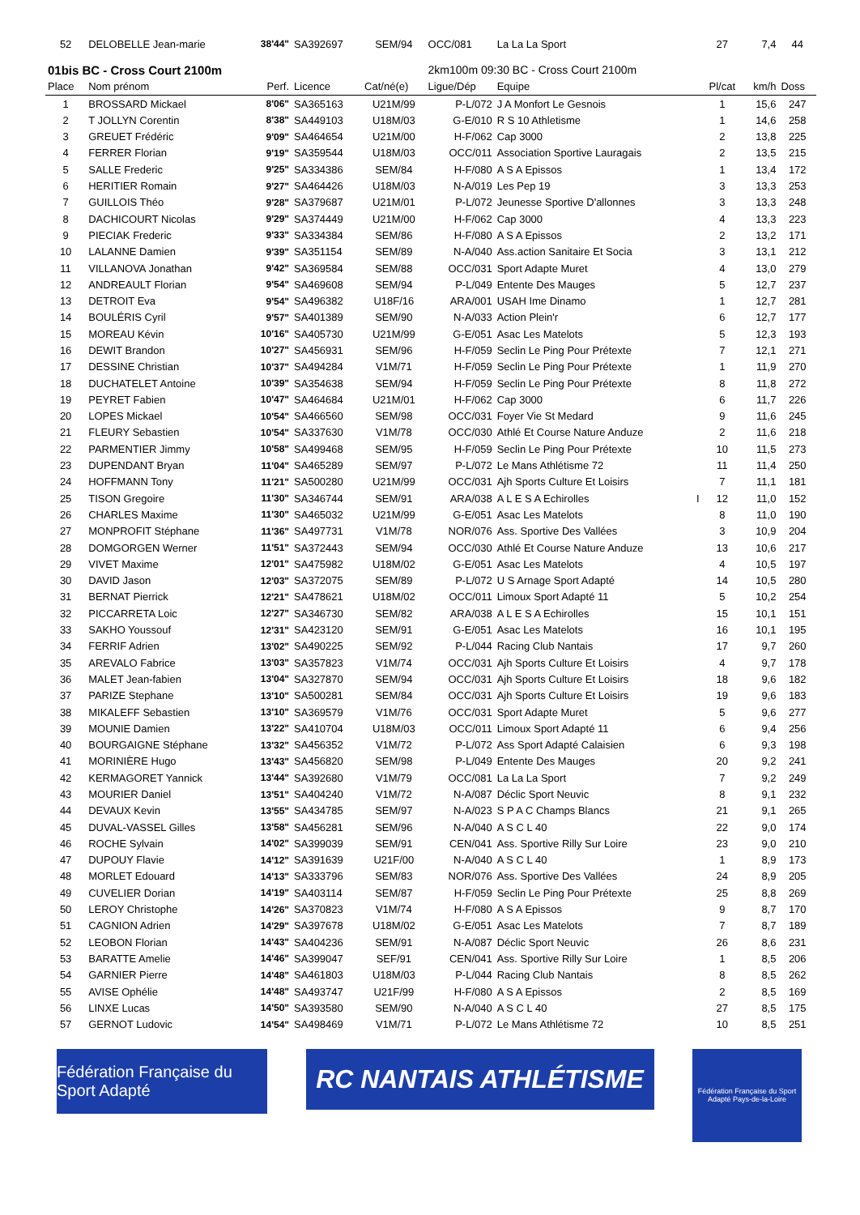| 52 | DELOBELLE Jean-marie | 38'44" | SA392697 | SEM/94 | OCC/081 | La La La Sport | | 27 | 7,4 | 44 |
| 01bis BC - Cross Court 2100m | | | | | 2km100m 09:30 BC - Cross Court 2100m | | | | | |
| Place | Nom prénom | Perf. | Licence | Cat/né(e) | Ligue/Dép | Equipe | | Pl/cat | km/h | Doss |
| 1 | BROSSARD Mickael | 8'06" | SA365163 | U21M/99 | P-L/072 | J A Monfort Le Gesnois | | 1 | 15,6 | 247 |
| 2 | T JOLLYN Corentin | 8'38" | SA449103 | U18M/03 | G-E/010 | R S 10 Athletisme | | 1 | 14,6 | 258 |
| 3 | GREUET Frédéric | 9'09" | SA464654 | U21M/00 | H-F/062 | Cap 3000 | | 2 | 13,8 | 225 |
| 4 | FERRER Florian | 9'19" | SA359544 | U18M/03 | OCC/011 | Association Sportive Lauragais | | 2 | 13,5 | 215 |
| 5 | SALLE Frederic | 9'25" | SA334386 | SEM/84 | H-F/080 | A S A Epissos | | 1 | 13,4 | 172 |
| 6 | HERITIER Romain | 9'27" | SA464426 | U18M/03 | N-A/019 | Les Pep 19 | | 3 | 13,3 | 253 |
| 7 | GUILLOIS Théo | 9'28" | SA379687 | U21M/01 | P-L/072 | Jeunesse Sportive D'allonnes | | 3 | 13,3 | 248 |
| 8 | DACHICOURT Nicolas | 9'29" | SA374449 | U21M/00 | H-F/062 | Cap 3000 | | 4 | 13,3 | 223 |
| 9 | PIECIAK Frederic | 9'33" | SA334384 | SEM/86 | H-F/080 | A S A Epissos | | 2 | 13,2 | 171 |
| 10 | LALANNE Damien | 9'39" | SA351154 | SEM/89 | N-A/040 | Ass.action Sanitaire Et Socia | | 3 | 13,1 | 212 |
| 11 | VILLANOVA Jonathan | 9'42" | SA369584 | SEM/88 | OCC/031 | Sport Adapte Muret | | 4 | 13,0 | 279 |
| 12 | ANDREAULT Florian | 9'54" | SA469608 | SEM/94 | P-L/049 | Entente Des Mauges | | 5 | 12,7 | 237 |
| 13 | DETROIT Eva | 9'54" | SA496382 | U18F/16 | ARA/001 | USAH Ime Dinamo | | 1 | 12,7 | 281 |
| 14 | BOULÉRIS Cyril | 9'57" | SA401389 | SEM/90 | N-A/033 | Action Plein'r | | 6 | 12,7 | 177 |
| 15 | MOREAU Kévin | 10'16" | SA405730 | U21M/99 | G-E/051 | Asac Les Matelots | | 5 | 12,3 | 193 |
| 16 | DEWIT Brandon | 10'27" | SA456931 | SEM/96 | H-F/059 | Seclin Le Ping Pour Prétexte | | 7 | 12,1 | 271 |
| 17 | DESSINE Christian | 10'37" | SA494284 | V1M/71 | H-F/059 | Seclin Le Ping Pour Prétexte | | 1 | 11,9 | 270 |
| 18 | DUCHATELET Antoine | 10'39" | SA354638 | SEM/94 | H-F/059 | Seclin Le Ping Pour Prétexte | | 8 | 11,8 | 272 |
| 19 | PEYRET Fabien | 10'47" | SA464684 | U21M/01 | H-F/062 | Cap 3000 | | 6 | 11,7 | 226 |
| 20 | LOPES Mickael | 10'54" | SA466560 | SEM/98 | OCC/031 | Foyer Vie St Medard | | 9 | 11,6 | 245 |
| 21 | FLEURY Sebastien | 10'54" | SA337630 | V1M/78 | OCC/030 | Athlé Et Course Nature Anduze | | 2 | 11,6 | 218 |
| 22 | PARMENTIER Jimmy | 10'58" | SA499468 | SEM/95 | H-F/059 | Seclin Le Ping Pour Prétexte | | 10 | 11,5 | 273 |
| 23 | DUPENDANT Bryan | 11'04" | SA465289 | SEM/97 | P-L/072 | Le Mans Athlétisme 72 | | 11 | 11,4 | 250 |
| 24 | HOFFMANN Tony | 11'21" | SA500280 | U21M/99 | OCC/031 | Ajh Sports Culture Et Loisirs | | 7 | 11,1 | 181 |
| 25 | TISON Gregoire | 11'30" | SA346744 | SEM/91 | ARA/038 | A L E S A Echirolles | I | 12 | 11,0 | 152 |
| 26 | CHARLES Maxime | 11'30" | SA465032 | U21M/99 | G-E/051 | Asac Les Matelots | | 8 | 11,0 | 190 |
| 27 | MONPROFIT Stéphane | 11'36" | SA497731 | V1M/78 | NOR/076 | Ass. Sportive Des Vallées | | 3 | 10,9 | 204 |
| 28 | DOMGORGEN Werner | 11'51" | SA372443 | SEM/94 | OCC/030 | Athlé Et Course Nature Anduze | | 13 | 10,6 | 217 |
| 29 | VIVET Maxime | 12'01" | SA475982 | U18M/02 | G-E/051 | Asac Les Matelots | | 4 | 10,5 | 197 |
| 30 | DAVID Jason | 12'03" | SA372075 | SEM/89 | P-L/072 | U S Arnage Sport Adapté | | 14 | 10,5 | 280 |
| 31 | BERNAT Pierrick | 12'21" | SA478621 | U18M/02 | OCC/011 | Limoux Sport Adapté 11 | | 5 | 10,2 | 254 |
| 32 | PICCARRETA Loic | 12'27" | SA346730 | SEM/82 | ARA/038 | A L E S A Echirolles | | 15 | 10,1 | 151 |
| 33 | SAKHO Youssouf | 12'31" | SA423120 | SEM/91 | G-E/051 | Asac Les Matelots | | 16 | 10,1 | 195 |
| 34 | FERRIF Adrien | 13'02" | SA490225 | SEM/92 | P-L/044 | Racing Club Nantais | | 17 | 9,7 | 260 |
| 35 | AREVALO Fabrice | 13'03" | SA357823 | V1M/74 | OCC/031 | Ajh Sports Culture Et Loisirs | | 4 | 9,7 | 178 |
| 36 | MALET Jean-fabien | 13'04" | SA327870 | SEM/94 | OCC/031 | Ajh Sports Culture Et Loisirs | | 18 | 9,6 | 182 |
| 37 | PARIZE Stephane | 13'10" | SA500281 | SEM/84 | OCC/031 | Ajh Sports Culture Et Loisirs | | 19 | 9,6 | 183 |
| 38 | MIKALEFF Sebastien | 13'10" | SA369579 | V1M/76 | OCC/031 | Sport Adapte Muret | | 5 | 9,6 | 277 |
| 39 | MOUNIE Damien | 13'22" | SA410704 | U18M/03 | OCC/011 | Limoux Sport Adapté 11 | | 6 | 9,4 | 256 |
| 40 | BOURGAIGNE Stéphane | 13'32" | SA456352 | V1M/72 | P-L/072 | Ass Sport Adapté Calaisien | | 6 | 9,3 | 198 |
| 41 | MORINIÈRE Hugo | 13'43" | SA456820 | SEM/98 | P-L/049 | Entente Des Mauges | | 20 | 9,2 | 241 |
| 42 | KERMAGORET Yannick | 13'44" | SA392680 | V1M/79 | OCC/081 | La La La Sport | | 7 | 9,2 | 249 |
| 43 | MOURIER Daniel | 13'51" | SA404240 | V1M/72 | N-A/087 | Déclic Sport Neuvic | | 8 | 9,1 | 232 |
| 44 | DEVAUX Kevin | 13'55" | SA434785 | SEM/97 | N-A/023 | S P A C Champs Blancs | | 21 | 9,1 | 265 |
| 45 | DUVAL-VASSEL Gilles | 13'58" | SA456281 | SEM/96 | N-A/040 | A S C L 40 | | 22 | 9,0 | 174 |
| 46 | ROCHE Sylvain | 14'02" | SA399039 | SEM/91 | CEN/041 | Ass. Sportive Rilly Sur Loire | | 23 | 9,0 | 210 |
| 47 | DUPOUY Flavie | 14'12" | SA391639 | U21F/00 | N-A/040 | A S C L 40 | | 1 | 8,9 | 173 |
| 48 | MORLET Edouard | 14'13" | SA333796 | SEM/83 | NOR/076 | Ass. Sportive Des Vallées | | 24 | 8,9 | 205 |
| 49 | CUVELIER Dorian | 14'19" | SA403114 | SEM/87 | H-F/059 | Seclin Le Ping Pour Prétexte | | 25 | 8,8 | 269 |
| 50 | LEROY Christophe | 14'26" | SA370823 | V1M/74 | H-F/080 | A S A Epissos | | 9 | 8,7 | 170 |
| 51 | CAGNION Adrien | 14'29" | SA397678 | U18M/02 | G-E/051 | Asac Les Matelots | | 7 | 8,7 | 189 |
| 52 | LEOBON Florian | 14'43" | SA404236 | SEM/91 | N-A/087 | Déclic Sport Neuvic | | 26 | 8,6 | 231 |
| 53 | BARATTE Amelie | 14'46" | SA399047 | SEF/91 | CEN/041 | Ass. Sportive Rilly Sur Loire | | 1 | 8,5 | 206 |
| 54 | GARNIER Pierre | 14'48" | SA461803 | U18M/03 | P-L/044 | Racing Club Nantais | | 8 | 8,5 | 262 |
| 55 | AVISE Ophélie | 14'48" | SA493747 | U21F/99 | H-F/080 | A S A Epissos | | 2 | 8,5 | 169 |
| 56 | LINXE Lucas | 14'50" | SA393580 | SEM/90 | N-A/040 | A S C L 40 | | 27 | 8,5 | 175 |
| 57 | GERNOT Ludovic | 14'54" | SA498469 | V1M/71 | P-L/072 | Le Mans Athlétisme 72 | | 10 | 8,5 | 251 |
Fédération Française du Sport Adapté
RC NANTAIS ATHLÉTISME
Fédération Française du Sport Adapté Pays-de-la-Loire